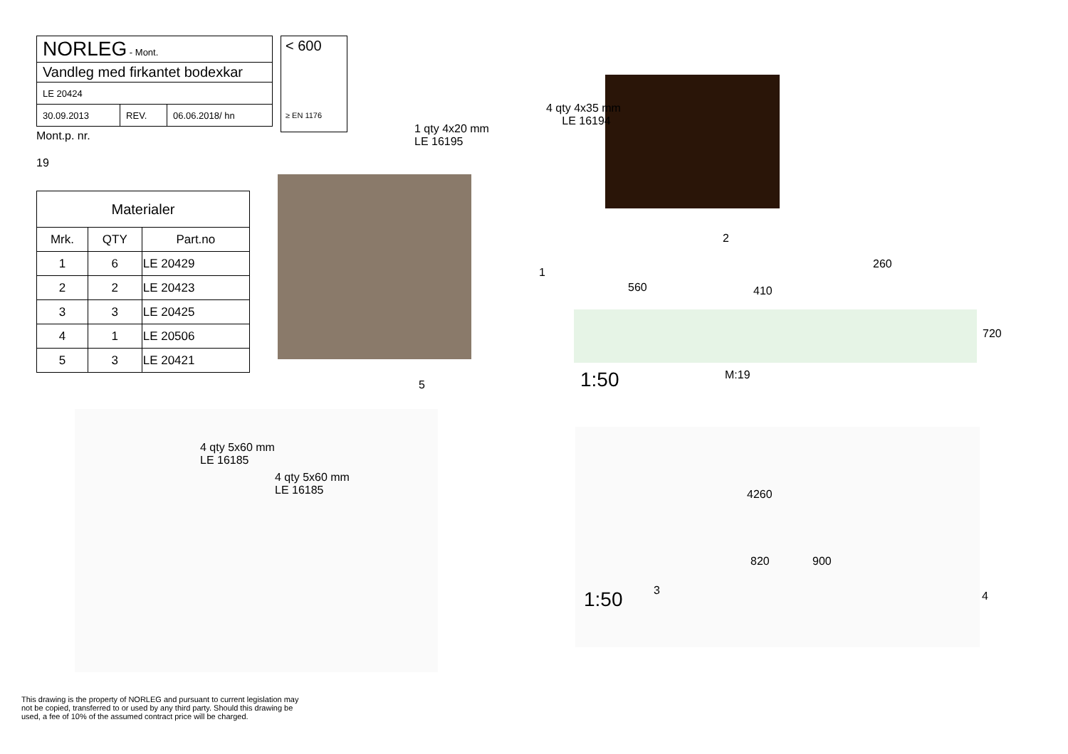| NORLEG - Mont. | | |
| Vandleg med firkantet bodexkar | | |
| LE 20424 | | |
| 30.09.2013 | REV. | 06.06.2018/ hn |
Mont.p. nr.
19
| Materialer | | |
| --- | --- | --- |
| Mrk. | QTY | Part.no |
| 1 | 6 | LE 20429 |
| 2 | 2 | LE 20423 |
| 3 | 3 | LE 20425 |
| 4 | 1 | LE 20506 |
| 5 | 3 | LE 20421 |
< 600
≥ EN 1176
1 qty 4x20 mm
LE 16195
5
4 qty 4x35 mm
LE 16194
2
1
560 410
260
720
M:19
1:50
4 qty 5x60 mm
LE 16185
4 qty 5x60 mm
LE 16185
4260
820 900
3 4
1:50
This drawing is the property of NORLEG and pursuant to current legislation may not be copied, transferred to or used by any third party. Should this drawing be used, a fee of 10% of the assumed contract price will be charged.